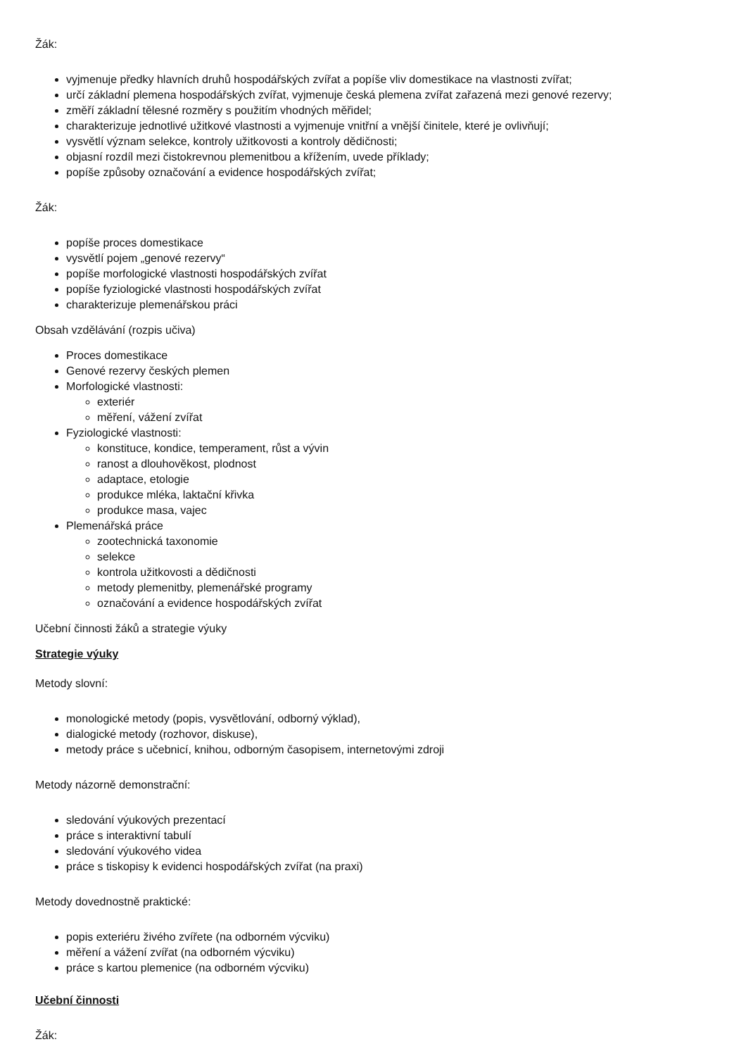Žák:
vyjmenuje předky hlavních druhů hospodářských zvířat a popíše vliv domestikace na vlastnosti zvířat;
určí základní plemena hospodářských zvířat, vyjmenuje česká plemena zvířat zařazená mezi genové rezervy;
změří základní tělesné rozměry s použitím vhodných měřidel;
charakterizuje jednotlivé užitkové vlastnosti a vyjmenuje vnitřní a vnější činitele, které je ovlivňují;
vysvětlí význam selekce, kontroly užitkovosti a kontroly dědičnosti;
objasní rozdíl mezi čistokrevnou plemenitbou a křížením, uvede příklady;
popíše způsoby označování a evidence hospodářských zvířat;
Žák:
popíše proces domestikace
vysvětlí pojem „genové rezervy“
popíše morfologické vlastnosti hospodářských zvířat
popíše fyziologické vlastnosti hospodářských zvířat
charakterizuje plemenářskou práci
Obsah vzdělávání (rozpis učiva)
Proces domestikace
Genové rezervy českých plemen
Morfologické vlastnosti:
exteriér
měření, vážení zvířat
Fyziologické vlastnosti:
konstituce, kondice, temperament, růst a vývin
ranost a dlouhověkost, plodnost
adaptace, etologie
produkce mléka, laktační křivka
produkce masa, vajec
Plemenářská práce
zootechnická taxonomie
selekce
kontrola užitkovosti a dědičnosti
metody plemenitby, plemenářské programy
označování a evidence hospodářských zvířat
Učební činnosti žáků a strategie výuky
Strategie výuky
Metody slovní:
monologické metody (popis, vysvětlování, odborný výklad),
dialogické metody (rozhovor, diskuse),
metody práce s učebnicí, knihou, odborným časopisem, internetovými zdroji
Metody názorně demonstrační:
sledování výukových prezentací
práce s interaktivní tabulí
sledování výukového videa
práce s tiskopisy k evidenci hospodářských zvířat (na praxi)
Metody dovednostně praktické:
popis exteriéru živého zvířete (na odborném výcviku)
měření a vážení zvířat (na odborném výcviku)
práce s kartou plemenice (na odborném výcviku)
Učební činnosti
Žák: